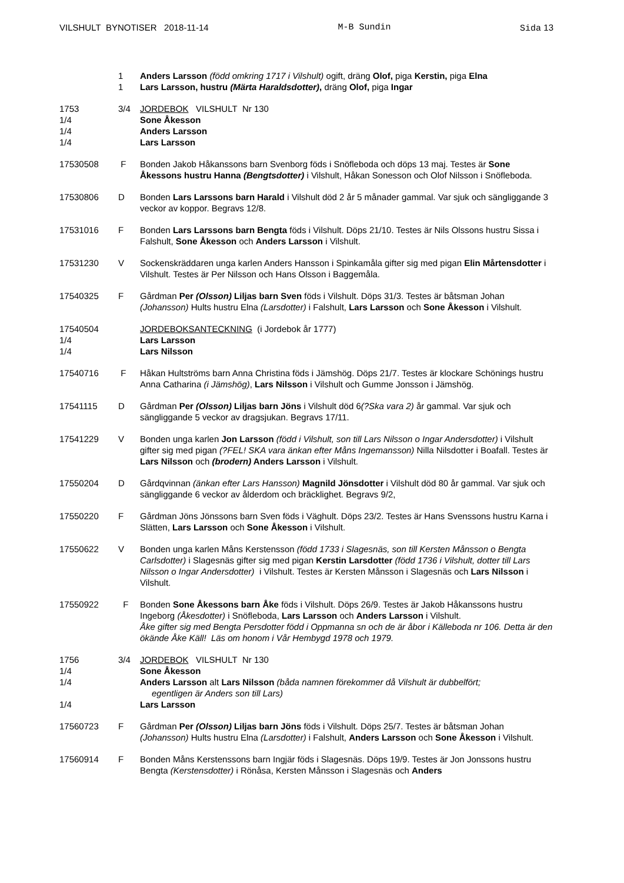VILSHULT BYNOTISER 2018-11-14 M-B Sundin Sida 13
1 Anders Larsson (född omkring 1717 i Vilshult) ogift, dräng Olof, piga Kerstin, piga Elna
1 Lars Larsson, hustru (Märta Haraldsdotter), dräng Olof, piga Ingar
1753 3/4 JORDEBOK VILSHULT Nr 130
1/4 Sone Åkesson
1/4 Anders Larsson
1/4 Lars Larsson
17530508 F Bonden Jakob Håkanssons barn Svenborg föds i Snöfleboda och döps 13 maj. Testes är Sone Åkessons hustru Hanna (Bengtsdotter) i Vilshult, Håkan Sonesson och Olof Nilsson i Snöfleboda.
17530806 D Bonden Lars Larssons barn Harald i Vilshult död 2 år 5 månader gammal. Var sjuk och sängliggande 3 veckor av koppor. Begravs 12/8.
17531016 F Bonden Lars Larssons barn Bengta föds i Vilshult. Döps 21/10. Testes är Nils Olssons hustru Sissa i Falshult, Sone Åkesson och Anders Larsson i Vilshult.
17531230 V Sockenskräddaren unga karlen Anders Hansson i Spinkamåla gifter sig med pigan Elin Mårtensdotter i Vilshult. Testes är Per Nilsson och Hans Olsson i Baggemåla.
17540325 F Gårdman Per (Olsson) Liljas barn Sven föds i Vilshult. Döps 31/3. Testes är båtsman Johan (Johansson) Hults hustru Elna (Larsdotter) i Falshult, Lars Larsson och Sone Åkesson i Vilshult.
17540504 JORDEBOKSANTECKNING (i Jordebok år 1777)
1/4 Lars Larsson
1/4 Lars Nilsson
17540716 F Håkan Hultströms barn Anna Christina föds i Jämshög. Döps 21/7. Testes är klockare Schönings hustru Anna Catharina (i Jämshög), Lars Nilsson i Vilshult och Gumme Jonsson i Jämshög.
17541115 D Gårdman Per (Olsson) Liljas barn Jöns i Vilshult död 6(?Ska vara 2) år gammal. Var sjuk och sängliggande 5 veckor av dragsjukan. Begravs 17/11.
17541229 V Bonden unga karlen Jon Larsson (född i Vilshult, son till Lars Nilsson o Ingar Andersdotter) i Vilshult gifter sig med pigan (?FEL! SKA vara änkan efter Måns Ingemansson) Nilla Nilsdotter i Boafall. Testes är Lars Nilsson och (brodern) Anders Larsson i Vilshult.
17550204 D Gårdqvinnan (änkan efter Lars Hansson) Magnild Jönsdotter i Vilshult död 80 år gammal. Var sjuk och sängliggande 6 veckor av ålderdom och bräcklighet. Begravs 9/2,
17550220 F Gårdman Jöns Jönssons barn Sven föds i Väghult. Döps 23/2. Testes är Hans Svenssons hustru Karna i Slätten, Lars Larsson och Sone Åkesson i Vilshult.
17550622 V Bonden unga karlen Måns Kerstensson (född 1733 i Slagesnäs, son till Kersten Månsson o Bengta Carlsdotter) i Slagesnäs gifter sig med pigan Kerstin Larsdotter (född 1736 i Vilshult, dotter till Lars Nilsson o Ingar Andersdotter) i Vilshult. Testes är Kersten Månsson i Slagesnäs och Lars Nilsson i Vilshult.
17550922 F Bonden Sone Åkessons barn Åke föds i Vilshult. Döps 26/9. Testes är Jakob Håkanssons hustru Ingeborg (Åkesdotter) i Snöfleboda, Lars Larsson och Anders Larsson i Vilshult.
Åke gifter sig med Bengta Persdotter född i Oppmanna sn och de är åbor i Källeboda nr 106. Detta är den ökände Åke Käll! Läs om honom i Vår Hembygd 1978 och 1979.
1756 3/4 JORDEBOK VILSHULT Nr 130
1/4 Sone Åkesson
1/4 Anders Larsson alt Lars Nilsson (båda namnen förekommer då Vilshult är dubbelfört;
egentligen är Anders son till Lars)
1/4 Lars Larsson
17560723 F Gårdman Per (Olsson) Liljas barn Jöns föds i Vilshult. Döps 25/7. Testes är båtsman Johan (Johansson) Hults hustru Elna (Larsdotter) i Falshult, Anders Larsson och Sone Åkesson i Vilshult.
17560914 F Bonden Måns Kerstenssons barn Ingjär föds i Slagesnäs. Döps 19/9. Testes är Jon Jonssons hustru Bengta (Kerstensdotter) i Rönåsa, Kersten Månsson i Slagesnäs och Anders